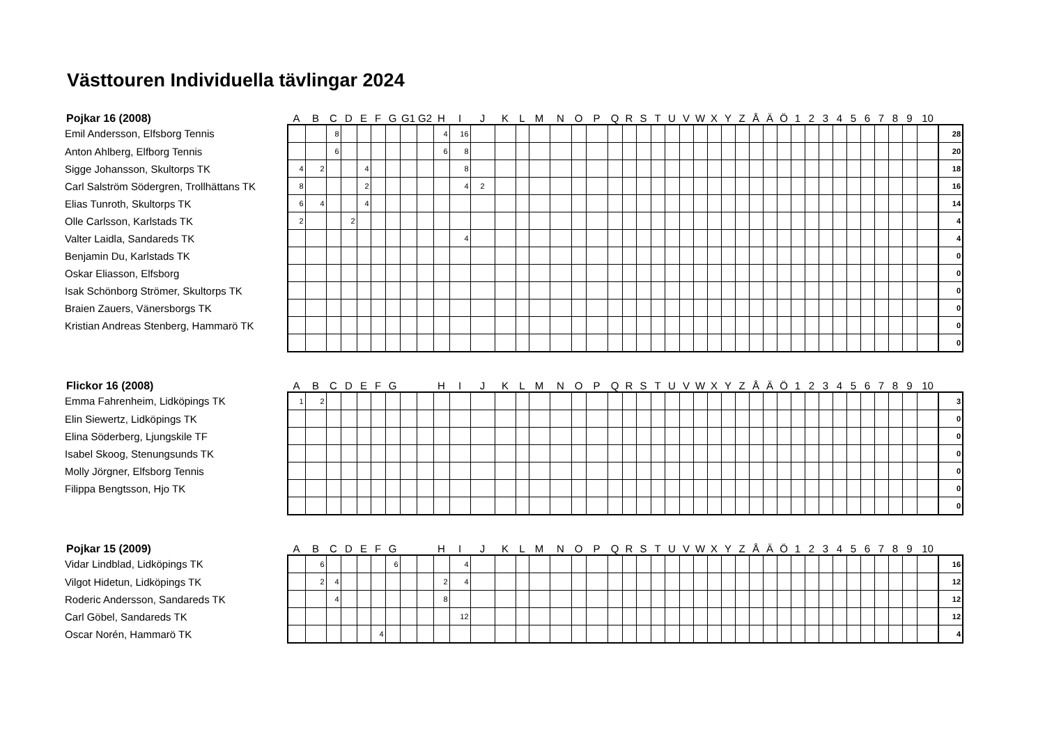Västtouren Individuella tävlingar 2024
| Pojkar 16 (2008) | A | B | C | D | E | F | G | G1 | G2 | H | I | J | K | L | M | N | O | P | Q | R | S | T | U | V | W | X | Y | Z | Å | Ä | Ö | 1 | 2 | 3 | 4 | 5 | 6 | 7 | 8 | 9 | 10 | |
| --- | --- | --- | --- | --- | --- | --- | --- | --- | --- | --- | --- | --- | --- | --- | --- | --- | --- | --- | --- | --- | --- | --- | --- | --- | --- | --- | --- | --- | --- | --- | --- | --- | --- | --- | --- | --- | --- | --- | --- | --- | --- | --- |
| Emil Andersson, Elfsborg Tennis | | | 8 | | | | | | | 4 | 16 | | | | | | | | | | | | | | | | | | | | | | | | | | | | | | | 28 |
| Anton Ahlberg, Elfborg Tennis | | | 6 | | | | | | | 6 | 8 | | | | | | | | | | | | | | | | | | | | | | | | | | | | | | | 20 |
| Sigge Johansson, Skultorps TK | 4 | 2 | | | 4 | | | | | | 8 | | | | | | | | | | | | | | | | | | | | | | | | | | | | | | | 18 |
| Carl Salström Södergren, Trollhättans TK | 8 | | | | 2 | | | | | | 4 | 2 | | | | | | | | | | | | | | | | | | | | | | | | | | | | | | 16 |
| Elias Tunroth, Skultorps TK | 6 | 4 | | | 4 | | | | | | | | | | | | | | | | | | | | | | | | | | | | | | | | | | | | | 14 |
| Olle Carlsson, Karlstads TK | 2 | | | 2 | | | | | | | | | | | | | | | | | | | | | | | | | | | | | | | | | | | | | | 4 |
| Valter Laidla, Sandareds TK | | | | | | | | | | | 4 | | | | | | | | | | | | | | | | | | | | | | | | | | | | | | | 4 |
| Benjamin Du, Karlstads TK | | | | | | | | | | | | | | | | | | | | | | | | | | | | | | | | | | | | | | | | | | 0 |
| Oskar Eliasson, Elfsborg | | | | | | | | | | | | | | | | | | | | | | | | | | | | | | | | | | | | | | | | | | 0 |
| Isak Schönborg Strömer, Skultorps TK | | | | | | | | | | | | | | | | | | | | | | | | | | | | | | | | | | | | | | | | | | 0 |
| Braien Zauers, Vänersborgs TK | | | | | | | | | | | | | | | | | | | | | | | | | | | | | | | | | | | | | | | | | | 0 |
| Kristian Andreas Stenberg, Hammarö TK | | | | | | | | | | | | | | | | | | | | | | | | | | | | | | | | | | | | | | | | | | 0 |
| | | | | | | | | | | | | | | | | | | | | | | | | | | | | | | | | | | | | | | | | | | 0 |
| Flickor 16 (2008) | A | B | C | D | E | F | G | | | H | I | J | K | L | M | N | O | P | Q | R | S | T | U | V | W | X | Y | Z | Å | Ä | Ö | 1 | 2 | 3 | 4 | 5 | 6 | 7 | 8 | 9 | 10 | |
| Emma Fahrenheim, Lidköpings TK | 1 | 2 | | | | | | | | | | | | | | | | | | | | | | | | | | | | | | | | | | | | | | | | 3 |
| Elin Siewertz, Lidköpings TK | | | | | | | | | | | | | | | | | | | | | | | | | | | | | | | | | | | | | | | | | | 0 |
| Elina Söderberg, Ljungskile TF | | | | | | | | | | | | | | | | | | | | | | | | | | | | | | | | | | | | | | | | | | 0 |
| Isabel Skoog, Stenungsunds TK | | | | | | | | | | | | | | | | | | | | | | | | | | | | | | | | | | | | | | | | | | 0 |
| Molly Jörgner, Elfsborg Tennis | | | | | | | | | | | | | | | | | | | | | | | | | | | | | | | | | | | | | | | | | | 0 |
| Filippa Bengtsson, Hjo TK | | | | | | | | | | | | | | | | | | | | | | | | | | | | | | | | | | | | | | | | | | 0 |
| | | | | | | | | | | | | | | | | | | | | | | | | | | | | | | | | | | | | | | | | | | 0 |
| Pojkar 15 (2009) | A | B | C | D | E | F | G | | | H | I | J | K | L | M | N | O | P | Q | R | S | T | U | V | W | X | Y | Z | Å | Ä | Ö | 1 | 2 | 3 | 4 | 5 | 6 | 7 | 8 | 9 | 10 | |
| Vidar Lindblad, Lidköpings TK | | 6 | | | | | 6 | | | | 4 | | | | | | | | | | | | | | | | | | | | | | | | | | | | | | | 16 |
| Vilgot Hidetun, Lidköpings TK | | 2 | 4 | | | | | | | 2 | 4 | | | | | | | | | | | | | | | | | | | | | | | | | | | | | | | 12 |
| Roderic Andersson, Sandareds TK | | | 4 | | | | | | | 8 | | | | | | | | | | | | | | | | | | | | | | | | | | | | | | | | 12 |
| Carl Göbel, Sandareds TK | | | | | | | | | | | 12 | | | | | | | | | | | | | | | | | | | | | | | | | | | | | | | 12 |
| Oscar Norén, Hammarö TK | | | | | | 4 | | | | | | | | | | | | | | | | | | | | | | | | | | | | | | | | | | | | 4 |